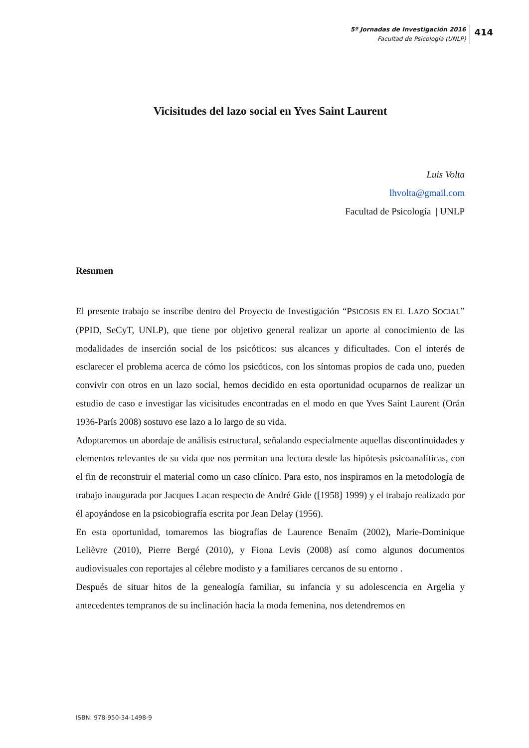5º Jornadas de Investigación 2016
Facultad de Psicología (UNLP)
414
Vicisitudes del lazo social en Yves Saint Laurent
Luis Volta
lhvolta@gmail.com
Facultad de Psicología | UNLP
Resumen
El presente trabajo se inscribe dentro del Proyecto de Investigación “PSICOSIS EN EL LAZO SOCIAL” (PPID, SeCyT, UNLP), que tiene por objetivo general realizar un aporte al conocimiento de las modalidades de inserción social de los psicóticos: sus alcances y dificultades. Con el interés de esclarecer el problema acerca de cómo los psicóticos, con los síntomas propios de cada uno, pueden convivir con otros en un lazo social, hemos decidido en esta oportunidad ocuparnos de realizar un estudio de caso e investigar las vicisitudes encontradas en el modo en que Yves Saint Laurent (Orán 1936-París 2008) sostuvo ese lazo a lo largo de su vida.
Adoptaremos un abordaje de análisis estructural, señalando especialmente aquellas discontinuidades y elementos relevantes de su vida que nos permitan una lectura desde las hipótesis psicoanalíticas, con el fin de reconstruir el material como un caso clínico. Para esto, nos inspiramos en la metodología de trabajo inaugurada por Jacques Lacan respecto de André Gide ([1958] 1999) y el trabajo realizado por él apoyándose en la psicobiografía escrita por Jean Delay (1956).
En esta oportunidad, tomaremos las biografías de Laurence Benaïm (2002), Marie-Dominique Lelièvre (2010), Pierre Bergé (2010), y Fiona Levis (2008) así como algunos documentos audiovisuales con reportajes al célebre modisto y a familiares cercanos de su entorno .
Después de situar hitos de la genealogía familiar, su infancia y su adolescencia en Argelia y antecedentes tempranos de su inclinación hacia la moda femenina, nos detendremos en
ISBN: 978-950-34-1498-9